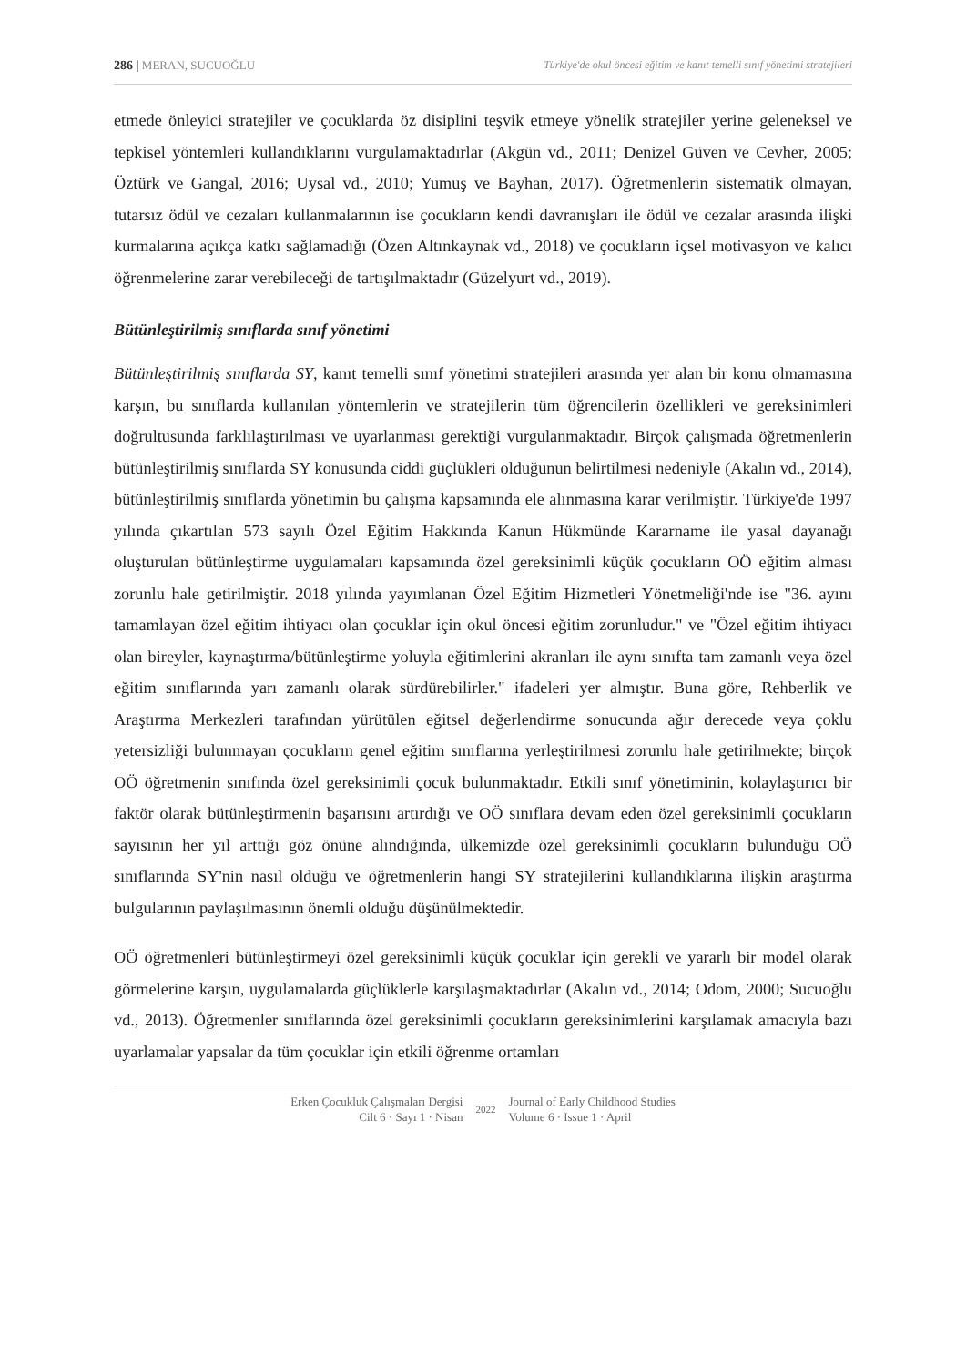286 | MERAN, SUCUOĞLU Türkiye'de okul öncesi eğitim ve kanıt temelli sınıf yönetimi stratejileri
etmede önleyici stratejiler ve çocuklarda öz disiplini teşvik etmeye yönelik stratejiler yerine geleneksel ve tepkisel yöntemleri kullandıklarını vurgulamaktadırlar (Akgün vd., 2011; Denizel Güven ve Cevher, 2005; Öztürk ve Gangal, 2016; Uysal vd., 2010; Yumuş ve Bayhan, 2017). Öğretmenlerin sistematik olmayan, tutarsız ödül ve cezaları kullanmalarının ise çocukların kendi davranışları ile ödül ve cezalar arasında ilişki kurmalarına açıkça katkı sağlamadığı (Özen Altınkaynak vd., 2018) ve çocukların içsel motivasyon ve kalıcı öğrenmelerine zarar verebileceği de tartışılmaktadır (Güzelyurt vd., 2019).
Bütünleştirilmiş sınıflarda sınıf yönetimi
Bütünleştirilmiş sınıflarda SY, kanıt temelli sınıf yönetimi stratejileri arasında yer alan bir konu olmamasına karşın, bu sınıflarda kullanılan yöntemlerin ve stratejilerin tüm öğrencilerin özellikleri ve gereksinimleri doğrultusunda farklılaştırılması ve uyarlanması gerektiği vurgulanmaktadır. Birçok çalışmada öğretmenlerin bütünleştirilmiş sınıflarda SY konusunda ciddi güçlükleri olduğunun belirtilmesi nedeniyle (Akalın vd., 2014), bütünleştirilmiş sınıflarda yönetimin bu çalışma kapsamında ele alınmasına karar verilmiştir. Türkiye'de 1997 yılında çıkartılan 573 sayılı Özel Eğitim Hakkında Kanun Hükmünde Kararname ile yasal dayanağı oluşturulan bütünleştirme uygulamaları kapsamında özel gereksinimli küçük çocukların OÖ eğitim alması zorunlu hale getirilmiştir. 2018 yılında yayımlanan Özel Eğitim Hizmetleri Yönetmeliği'nde ise "36. ayını tamamlayan özel eğitim ihtiyacı olan çocuklar için okul öncesi eğitim zorunludur." ve "Özel eğitim ihtiyacı olan bireyler, kaynaştırma/bütünleştirme yoluyla eğitimlerini akranları ile aynı sınıfta tam zamanlı veya özel eğitim sınıflarında yarı zamanlı olarak sürdürebilirler." ifadeleri yer almıştır. Buna göre, Rehberlik ve Araştırma Merkezleri tarafından yürütülen eğitsel değerlendirme sonucunda ağır derecede veya çoklu yetersizliği bulunmayan çocukların genel eğitim sınıflarına yerleştirilmesi zorunlu hale getirilmekte; birçok OÖ öğretmenin sınıfında özel gereksinimli çocuk bulunmaktadır. Etkili sınıf yönetiminin, kolaylaştırıcı bir faktör olarak bütünleştirmenin başarısını artırdığı ve OÖ sınıflara devam eden özel gereksinimli çocukların sayısının her yıl arttığı göz önüne alındığında, ülkemizde özel gereksinimli çocukların bulunduğu OÖ sınıflarında SY'nin nasıl olduğu ve öğretmenlerin hangi SY stratejilerini kullandıklarına ilişkin araştırma bulgularının paylaşılmasının önemli olduğu düşünülmektedir.
OÖ öğretmenleri bütünleştirmeyi özel gereksinimli küçük çocuklar için gerekli ve yararlı bir model olarak görmelerine karşın, uygulamalarda güçlüklerle karşılaşmaktadırlar (Akalın vd., 2014; Odom, 2000; Sucuoğlu vd., 2013). Öğretmenler sınıflarında özel gereksinimli çocukların gereksinimlerini karşılamak amacıyla bazı uyarlamalar yapsalar da tüm çocuklar için etkili öğrenme ortamları
Erken Çocukluk Çalışmaları Dergisi
Cilt 6 · Sayı 1 · Nisan
2022
Journal of Early Childhood Studies
Volume 6 · Issue 1 · April